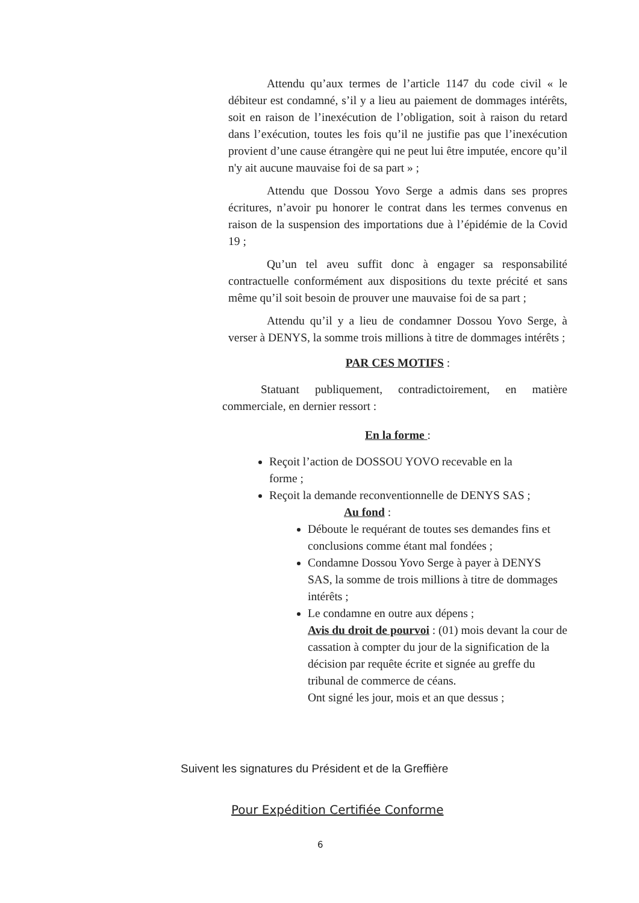Attendu qu’aux termes de l’article 1147 du code civil « le débiteur est condamné, s’il y a lieu au paiement de dommages intérêts, soit en raison de l’inexécution de l’obligation, soit à raison du retard dans l’exécution, toutes les fois qu’il ne justifie pas que l’inexécution provient d’une cause étrangère qui ne peut lui être imputée, encore qu’il n'y ait aucune mauvaise foi de sa part » ;
Attendu que Dossou Yovo Serge a admis dans ses propres écritures, n’avoir pu honorer le contrat dans les termes convenus en raison de la suspension des importations due à l’épidémie de la Covid 19 ;
Qu’un tel aveu suffit donc à engager sa responsabilité contractuelle conformément aux dispositions du texte précité et sans même qu’il soit besoin de prouver une mauvaise foi de sa part ;
Attendu qu’il y a lieu de condamner Dossou Yovo Serge, à verser à DENYS, la somme trois millions à titre de dommages intérêts ;
PAR CES MOTIFS :
Statuant publiquement, contradictoirement, en matière commerciale, en dernier ressort :
En la forme :
Reçoit l’action de DOSSOU YOVO recevable en la
forme ;
Reçoit la demande reconventionnelle de DENYS SAS ;
Au fond :
Déboute le requérant de toutes ses demandes fins et conclusions comme étant mal fondées ;
Condamne Dossou Yovo Serge à payer à DENYS SAS, la somme de trois millions à titre de dommages intérêts ;
Le condamne en outre aux dépens ;
Avis du droit de pourvoi : (01) mois devant la cour de cassation à compter du jour de la signification de la décision par requête écrite et signée au greffe du tribunal de commerce de céans.
Ont signé les jour, mois et an que dessus ;
Suivent les signatures du Président et de la Greffière
Pour Expédition Certifiée Conforme
6